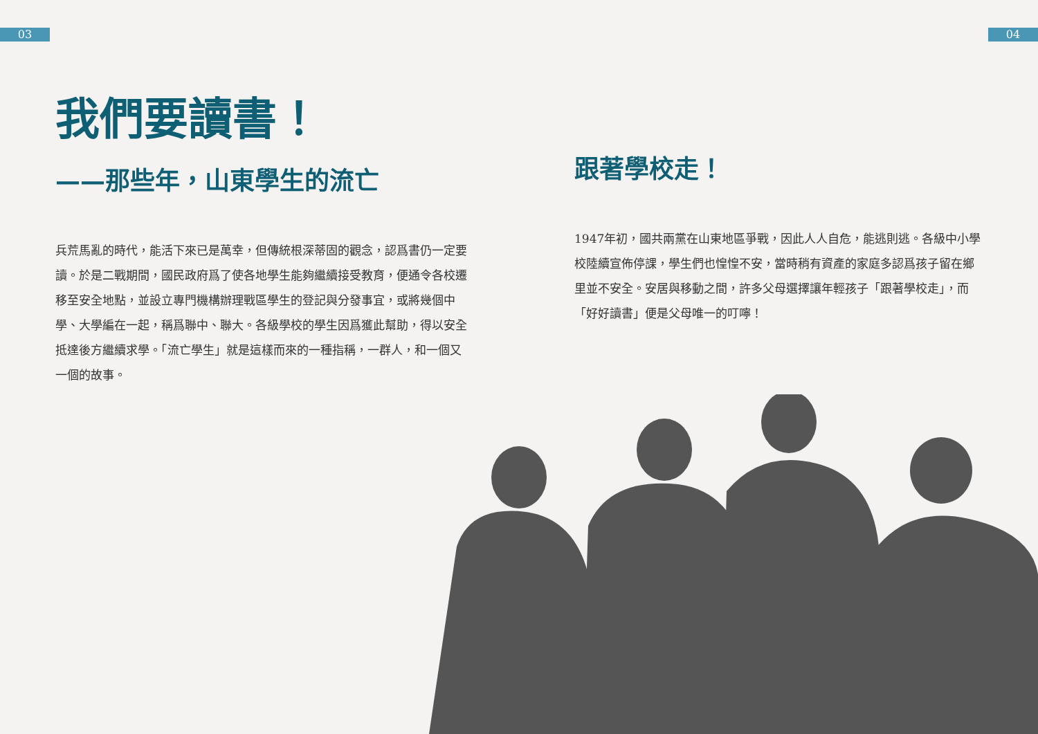03 04
我們要讀書！
——那些年，山東學生的流亡
兵荒馬亂的時代，能活下來已是萬幸，但傳統根深蒂固的觀念，認爲書仍一定要讀。於是二戰期間，國民政府爲了使各地學生能夠繼續接受教育，便通令各校遷移至安全地點，並設立專門機構辦理戰區學生的登記與分發事宜，或將幾個中學、大學編在一起，稱爲聯中、聯大。各級學校的學生因爲獲此幫助，得以安全抵達後方繼續求學。「流亡學生」就是這樣而來的一種指稱，一群人，和一個又一個的故事。
跟著學校走！
1947年初，國共兩黨在山東地區爭戰，因此人人自危，能逃則逃。各級中小學校陸續宣佈停課，學生們也惶惶不安，當時稍有資產的家庭多認爲孩子留在鄉里並不安全。安居與移動之間，許多父母選擇讓年輕孩子「跟著學校走」，而「好好讀書」便是父母唯一的叮嚀！